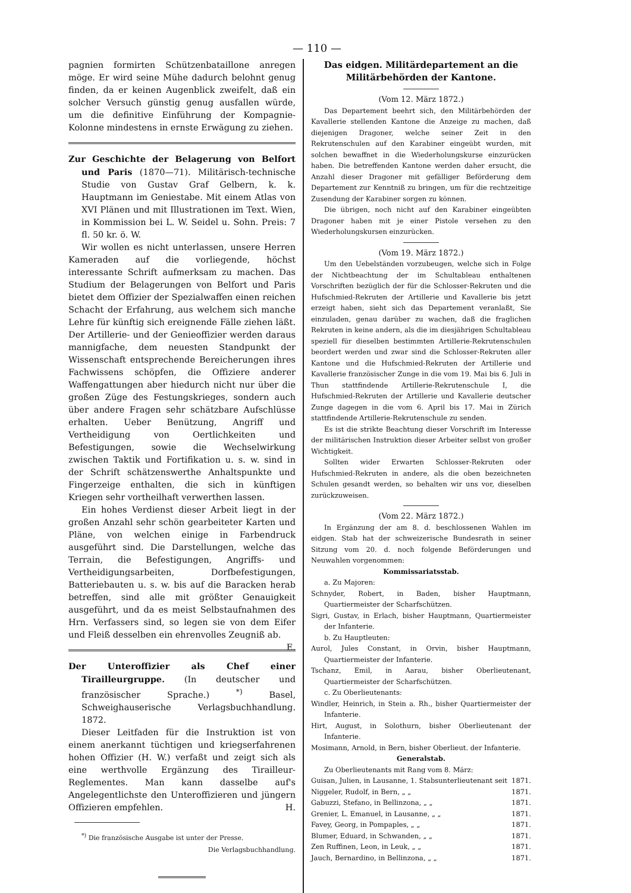— 110 —
pagnien formirten Schützenbataillone anregen möge. Er wird seine Mühe dadurch belohnt genug finden, da er keinen Augenblick zweifelt, daß ein solcher Versuch günstig genug ausfallen würde, um die definitive Einführung der Kompagnie-Kolonne mindestens in ernste Erwägung zu ziehen.
Zur Geschichte der Belagerung von Belfort und Paris (1870—71). Militärisch-technische Studie von Gustav Graf Gelbern, k. k. Hauptmann im Geniestabe. Mit einem Atlas von XVI Plänen und mit Illustrationen im Text. Wien, in Kommission bei L. W. Seidel u. Sohn. Preis: 7 fl. 50 kr. ö. W.
Wir wollen es nicht unterlassen, unsere Herren Kameraden auf die vorliegende, höchst interessante Schrift aufmerksam zu machen. Das Studium der Belagerungen von Belfort und Paris bietet dem Offizier der Spezialwaffen einen reichen Schacht der Erfahrung, aus welchem sich manche Lehre für künftig sich ereignende Fälle ziehen läßt. Der Artillerie- und der Genieoffizier werden daraus mannigfache, dem neuesten Standpunkt der Wissenschaft entsprechende Bereicherungen ihres Fachwissens schöpfen, die Offiziere anderer Waffengattungen aber hiedurch nicht nur über die großen Züge des Festungskrieges, sondern auch über andere Fragen sehr schätzbare Aufschlüsse erhalten. Ueber Benützung, Angriff und Vertheidigung von Oertlichkeiten und Befestigungen, sowie die Wechselwirkung zwischen Taktik und Fortifikation u. s. w. sind in der Schrift schätzenswerthe Anhaltspunkte und Fingerzeige enthalten, die sich in künftigen Kriegen sehr vortheilhaft verwerthen lassen.
Ein hohes Verdienst dieser Arbeit liegt in der großen Anzahl sehr schön gearbeiteter Karten und Pläne, von welchen einige in Farbendruck ausgeführt sind. Die Darstellungen, welche das Terrain, die Befestigungen, Angriffs- und Vertheidigungsarbeiten, Dorfbefestigungen, Batteriebauten u. s. w. bis auf die Baracken herab betreffen, sind alle mit größter Genauigkeit ausgeführt, und da es meist Selbstaufnahmen des Hrn. Verfassers sind, so legen sie von dem Eifer und Fleiß desselben ein ehrenvolles Zeugniß ab. E.
Der Unteroffizier als Chef einer Tirailleurgruppe. (In deutscher und französischer Sprache.) <sup>*)</sup> Basel, Schweighauserische Verlagsbuchhandlung. 1872.
Dieser Leitfaden für die Instruktion ist von einem anerkannt tüchtigen und kriegserfahrenen hohen Offizier (H. W.) verfaßt und zeigt sich als eine werthvolle Ergänzung des Tirailleur-Reglementes. Man kann dasselbe auf's Angelegentlichste den Unteroffizieren und jüngern Offizieren empfehlen. H.
<sup>*)</sup> Die französische Ausgabe ist unter der Presse.
Die Verlagsbuchhandlung.
Das eidgen. Militärdepartement an die Militärbehörden der Kantone.
(Vom 12. März 1872.)
Das Departement beehrt sich, den Militärbehörden der Kavallerie stellenden Kantone die Anzeige zu machen, daß diejenigen Dragoner, welche seiner Zeit in den Rekrutenschulen auf den Karabiner eingeübt wurden, mit solchen bewaffnet in die Wiederholungskurse einzurücken haben. Die betreffenden Kantone werden daher ersucht, die Anzahl dieser Dragoner mit gefälliger Beförderung dem Departement zur Kenntniß zu bringen, um für die rechtzeitige Zusendung der Karabiner sorgen zu können.
Die übrigen, noch nicht auf den Karabiner eingeübten Dragoner haben mit je einer Pistole versehen zu den Wiederholungskursen einzurücken.
(Vom 19. März 1872.)
Um den Uebelständen vorzubeugen, welche sich in Folge der Nichtbeachtung der im Schultableau enthaltenen Vorschriften bezüglich der für die Schlosser-Rekruten und die Hufschmied-Rekruten der Artillerie und Kavallerie bis jetzt erzeigt haben, sieht sich das Departement veranlaßt, Sie einzuladen, genau darüber zu wachen, daß die fraglichen Rekruten in keine andern, als die im diesjährigen Schultableau speziell für dieselben bestimmten Artillerie-Rekrutenschulen beordert werden und zwar sind die Schlosser-Rekruten aller Kantone und die Hufschmied-Rekruten der Artillerie und Kavallerie französischer Zunge in die vom 19. Mai bis 6. Juli in Thun stattfindende Artillerie-Rekrutenschule I, die Hufschmied-Rekruten der Artillerie und Kavallerie deutscher Zunge dagegen in die vom 6. April bis 17. Mai in Zürich stattfindende Artillerie-Rekrutenschule zu senden.
Es ist die strikte Beachtung dieser Vorschrift im Interesse der militärischen Instruktion dieser Arbeiter selbst von großer Wichtigkeit.
Sollten wider Erwarten Schlosser-Rekruten oder Hufschmied-Rekruten in andere, als die oben bezeichneten Schulen gesandt werden, so behalten wir uns vor, dieselben zurückzuweisen.
(Vom 22. März 1872.)
In Ergänzung der am 8. d. beschlossenen Wahlen im eidgen. Stab hat der schweizerische Bundesrath in seiner Sitzung vom 20. d. noch folgende Beförderungen und Neuwahlen vorgenommen:
Kommissariatsstab.
a. Zu Majoren:
Schnyder, Robert, in Baden, bisher Hauptmann, Quartiermeister der Scharfschützen.
Sigri, Gustav, in Erlach, bisher Hauptmann, Quartiermeister der Infanterie.
b. Zu Hauptleuten:
Aurol, Jules Constant, in Orvin, bisher Hauptmann, Quartiermeister der Infanterie.
Tschanz, Emil, in Aarau, bisher Oberlieutenant, Quartiermeister der Scharfschützen.
c. Zu Oberlieutenants:
Windler, Heinrich, in Stein a. Rh., bisher Quartiermeister der Infanterie.
Hirt, August, in Solothurn, bisher Oberlieutenant der Infanterie.
Mosimann, Arnold, in Bern, bisher Oberlieut. der Infanterie.
Generalstab.
Zu Oberlieutenants mit Rang vom 8. März:
Guisan, Julien, in Lausanne, 1. Stabsunterlieutenant seit 1871.
Niggeler, Rudolf, in Bern, „ „ 1871.
Gabuzzi, Stefano, in Bellinzona, „ „ 1871.
Grenier, L. Emanuel, in Lausanne, „ „ 1871.
Favey, Georg, in Pompaples, „ „ 1871.
Blumer, Eduard, in Schwanden, „ „ 1871.
Zen Ruffinen, Leon, in Leuk, „ „ 1871.
Jauch, Bernardino, in Bellinzona, „ „ 1871.